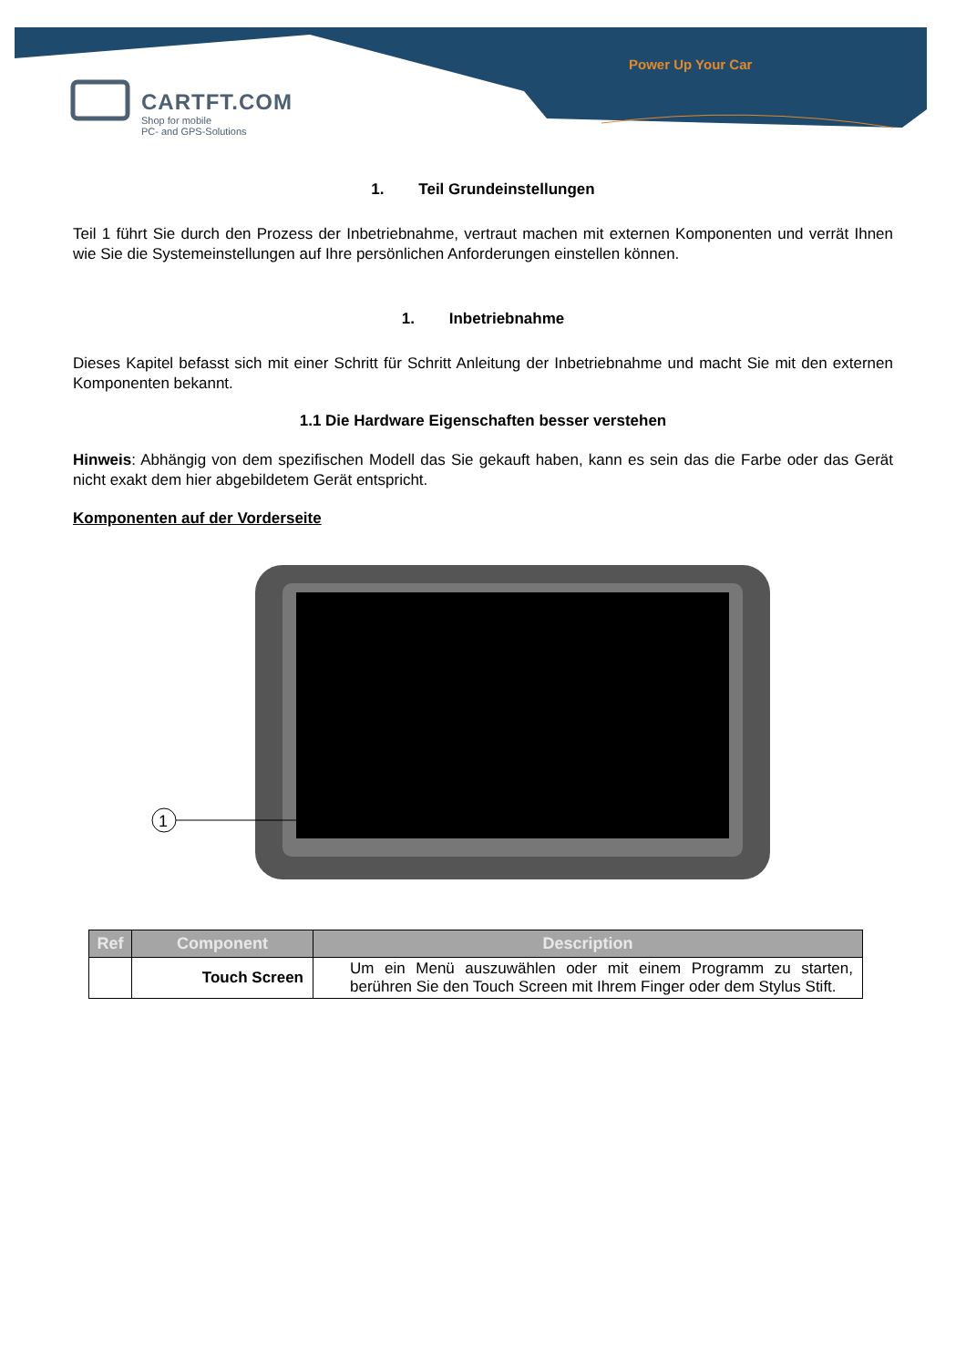Power Up Your Car
CARTFT.COM
Shop for mobile
PC- and GPS-Solutions
1. Teil Grundeinstellungen
Teil 1 führt Sie durch den Prozess der Inbetriebnahme, vertraut machen mit externen Komponenten und verrät Ihnen wie Sie die Systemeinstellungen auf Ihre persönlichen Anforderungen einstellen können.
1. Inbetriebnahme
Dieses Kapitel befasst sich mit einer Schritt für Schritt Anleitung der Inbetriebnahme und macht Sie mit den externen Komponenten bekannt.
1.1 Die Hardware Eigenschaften besser verstehen
Hinweis: Abhängig von dem spezifischen Modell das Sie gekauft haben, kann es sein das die Farbe oder das Gerät nicht exakt dem hier abgebildetem Gerät entspricht.
Komponenten auf der Vorderseite
1
| Ref | Component | Description |
| --- | --- | --- |
| | Touch Screen | Um ein Menü auszuwählen oder mit einem Programm zu starten, berühren Sie den Touch Screen mit Ihrem Finger oder dem Stylus Stift. |